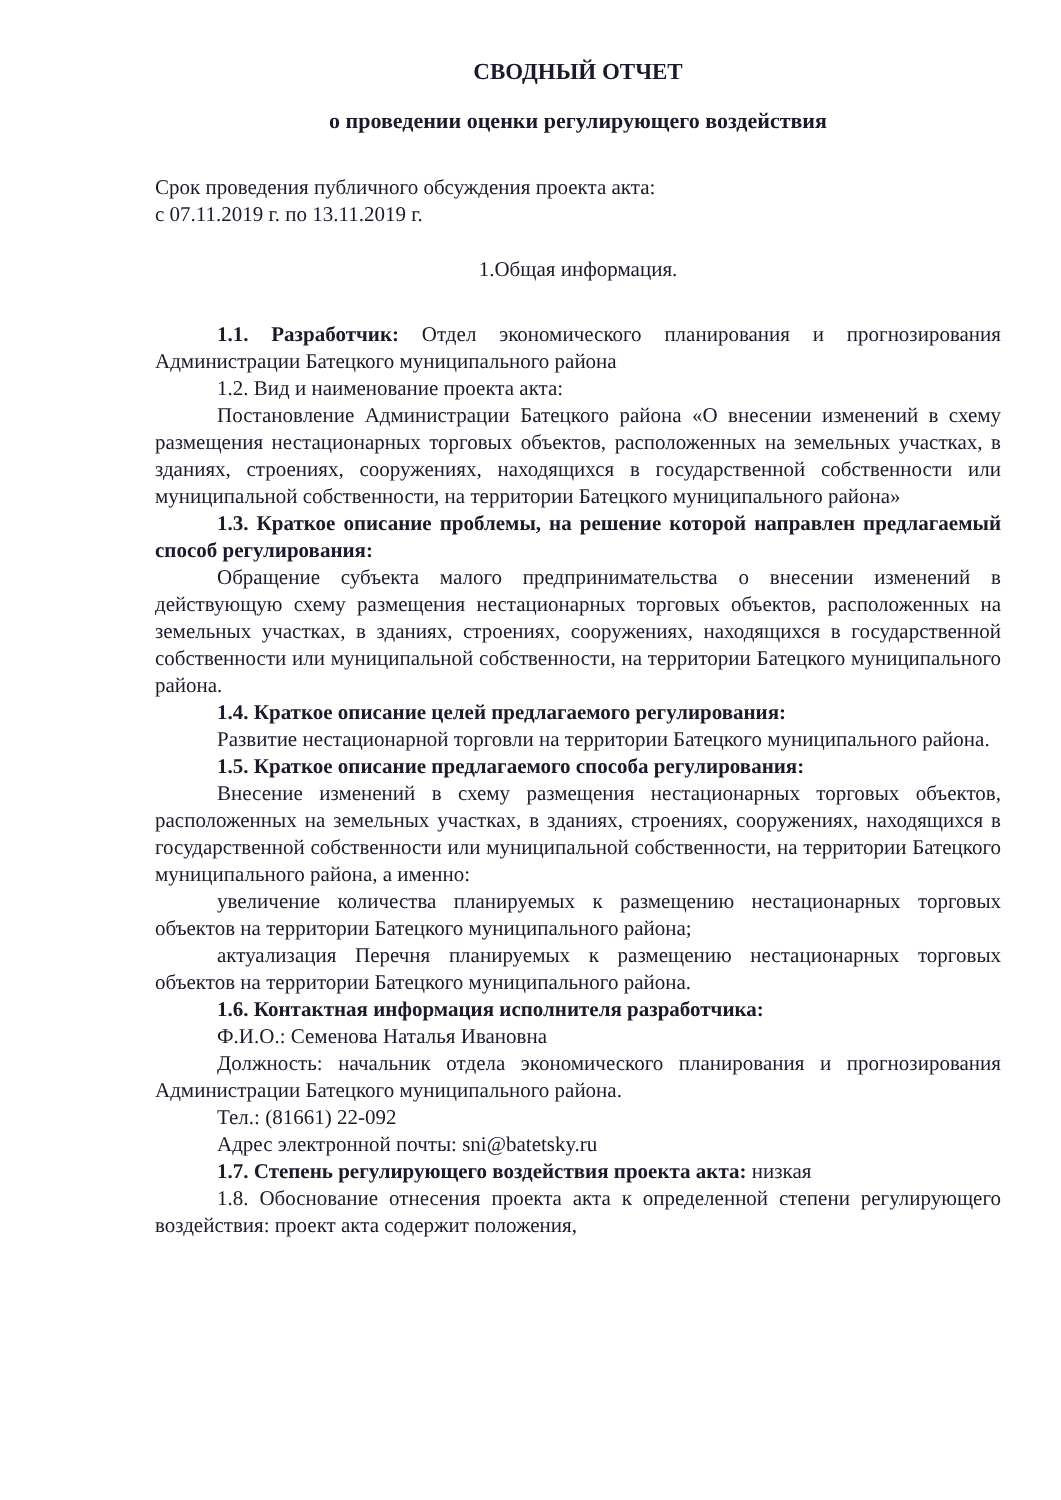СВОДНЫЙ ОТЧЕТ
о проведении оценки регулирующего воздействия
Срок проведения публичного обсуждения проекта акта:
с 07.11.2019 г. по 13.11.2019 г.
1.Общая информация.
1.1. Разработчик: Отдел экономического планирования и прогнозирования Администрации Батецкого муниципального района
1.2. Вид и наименование проекта акта:
Постановление Администрации Батецкого района «О внесении изменений в схему размещения нестационарных торговых объектов, расположенных на земельных участках, в зданиях, строениях, сооружениях, находящихся в государственной собственности или муниципальной собственности, на территории Батецкого муниципального района»
1.3. Краткое описание проблемы, на решение которой направлен предлагаемый способ регулирования:
Обращение субъекта малого предпринимательства о внесении изменений в действующую схему размещения нестационарных торговых объектов, расположенных на земельных участках, в зданиях, строениях, сооружениях, находящихся в государственной собственности или муниципальной собственности, на территории Батецкого муниципального района.
1.4. Краткое описание целей предлагаемого регулирования:
Развитие нестационарной торговли на территории Батецкого муниципального района.
1.5. Краткое описание предлагаемого способа регулирования:
Внесение изменений в схему размещения нестационарных торговых объектов, расположенных на земельных участках, в зданиях, строениях, сооружениях, находящихся в государственной собственности или муниципальной собственности, на территории Батецкого муниципального района, а именно:
увеличение количества планируемых к размещению нестационарных торговых объектов на территории Батецкого муниципального района;
актуализация Перечня планируемых к размещению нестационарных торговых объектов на территории Батецкого муниципального района.
1.6. Контактная информация исполнителя разработчика:
Ф.И.О.: Семенова Наталья Ивановна
Должность: начальник отдела экономического планирования и прогнозирования Администрации Батецкого муниципального района.
Тел.: (81661) 22-092
Адрес электронной почты: sni@batetsky.ru
1.7. Степень регулирующего воздействия проекта акта: низкая
1.8. Обоснование отнесения проекта акта к определенной степени регулирующего воздействия: проект акта содержит положения,